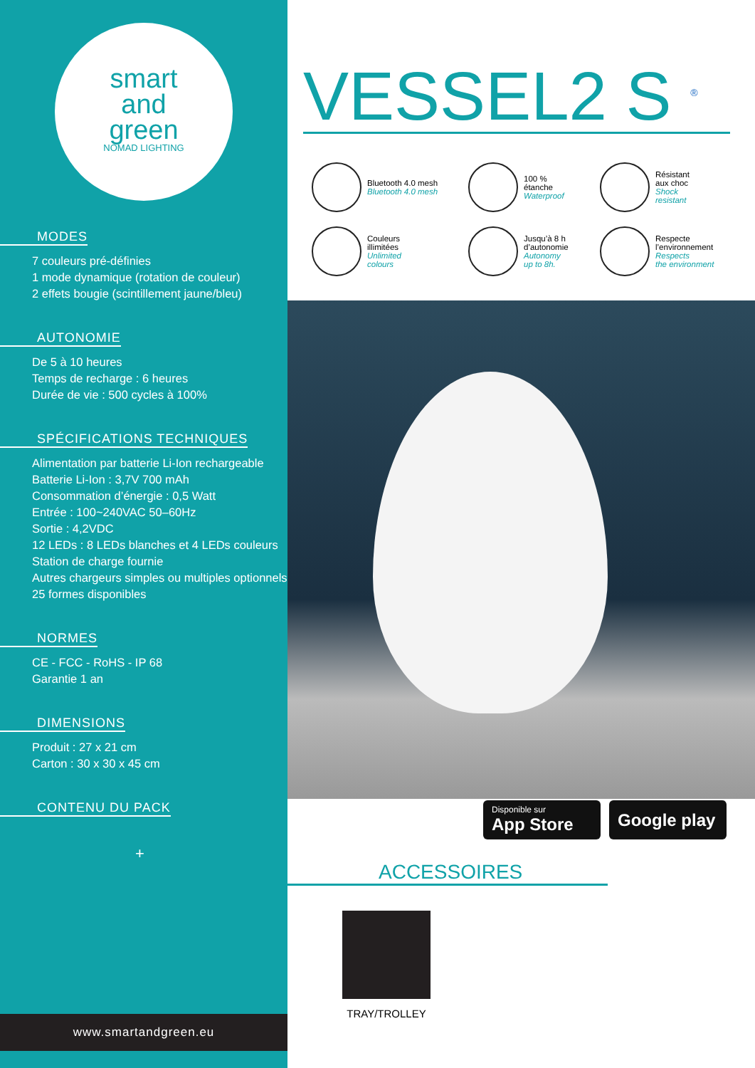smart
and
green
NOMAD LIGHTING
MODES
7 couleurs pré-définies
1 mode dynamique (rotation de couleur)
2 effets bougie (scintillement jaune/bleu)
AUTONOMIE
De 5 à 10 heures
Temps de recharge : 6 heures
Durée de vie : 500 cycles à 100%
SPÉCIFICATIONS TECHNIQUES
Alimentation par batterie Li-Ion rechargeable
Batterie Li-Ion : 3,7V 700 mAh
Consommation d’énergie : 0,5 Watt
Entrée : 100~240VAC 50–60Hz
Sortie : 4,2VDC
12 LEDs : 8 LEDs blanches et 4 LEDs couleurs
Station de charge fournie
Autres chargeurs simples ou multiples optionnels
25 formes disponibles
NORMES
CE - FCC - RoHS - IP 68
Garantie 1 an
DIMENSIONS
Produit : 27 x 21 cm
Carton : 30 x 30 x 45 cm
CONTENU DU PACK
+
www.smartandgreen.eu
VESSEL2 S <sup>®</sup>
Bluetooth 4.0 mesh
Bluetooth 4.0 mesh
100 %
étanche
Waterproof
Résistant
aux choc
Shock
resistant
Couleurs
illimitées
Unlimited
colours
Jusqu’à 8 h
d’autonomie
Autonomy
up to 8h.
Respecte
l’environnement
Respects
the environment
Disponible sur
App Store
Google play
ACCESSOIRES
TRAY/TROLLEY